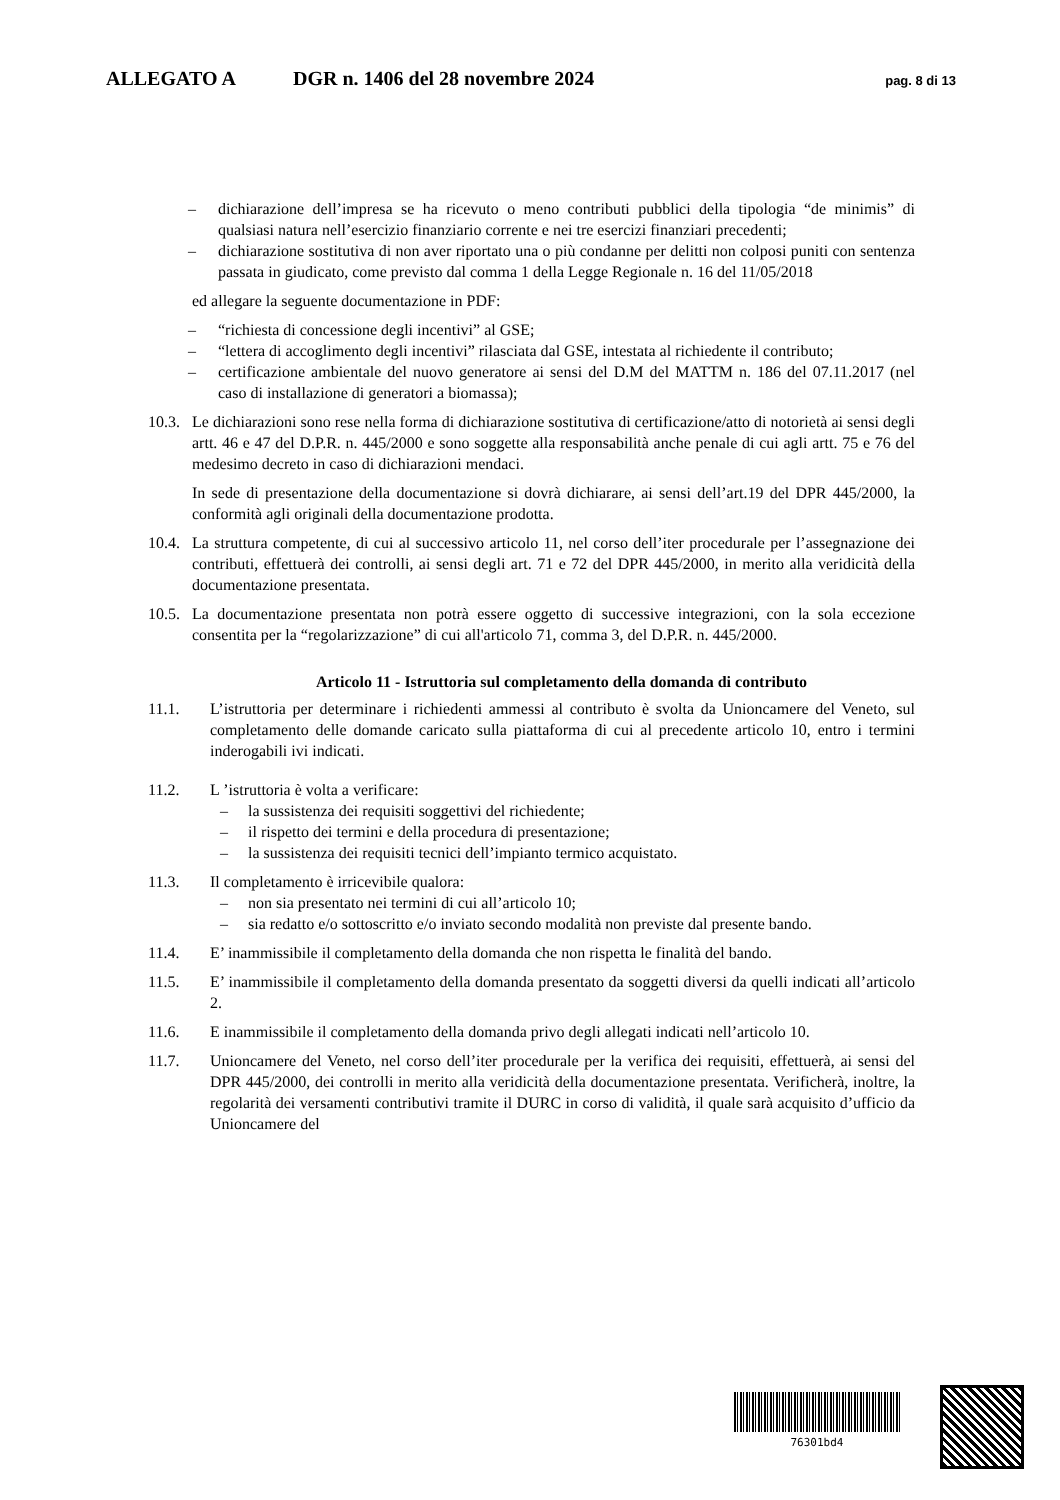ALLEGATO A DGR n. 1406 del 28 novembre 2024 pag. 8 di 13
– dichiarazione dell’impresa se ha ricevuto o meno contributi pubblici della tipologia “de minimis” di qualsiasi natura nell’esercizio finanziario corrente e nei tre esercizi finanziari precedenti;
– dichiarazione sostitutiva di non aver riportato una o più condanne per delitti non colposi puniti con sentenza passata in giudicato, come previsto dal comma 1 della Legge Regionale n. 16 del 11/05/2018
ed allegare la seguente documentazione in PDF:
– “richiesta di concessione degli incentivi” al GSE;
– “lettera di accoglimento degli incentivi” rilasciata dal GSE, intestata al richiedente il contributo;
– certificazione ambientale del nuovo generatore ai sensi del D.M del MATTM n. 186 del 07.11.2017 (nel caso di installazione di generatori a biomassa);
10.3. Le dichiarazioni sono rese nella forma di dichiarazione sostitutiva di certificazione/atto di notorietà ai sensi degli artt. 46 e 47 del D.P.R. n. 445/2000 e sono soggette alla responsabilità anche penale di cui agli artt. 75 e 76 del medesimo decreto in caso di dichiarazioni mendaci.
In sede di presentazione della documentazione si dovrà dichiarare, ai sensi dell’art.19 del DPR 445/2000, la conformità agli originali della documentazione prodotta.
10.4. La struttura competente, di cui al successivo articolo 11, nel corso dell’iter procedurale per l’assegnazione dei contributi, effettuerà dei controlli, ai sensi degli art. 71 e 72 del DPR 445/2000, in merito alla veridicità della documentazione presentata.
10.5. La documentazione presentata non potrà essere oggetto di successive integrazioni, con la sola eccezione consentita per la “regolarizzazione” di cui all'articolo 71, comma 3, del D.P.R. n. 445/2000.
Articolo 11 ‑ Istruttoria sul completamento della domanda di contributo
11.1. L’istruttoria per determinare i richiedenti ammessi al contributo è svolta da Unioncamere del Veneto, sul completamento delle domande caricato sulla piattaforma di cui al precedente articolo 10, entro i termini inderogabili ivi indicati.
11.2. L ’istruttoria è volta a verificare:
– la sussistenza dei requisiti soggettivi del richiedente;
– il rispetto dei termini e della procedura di presentazione;
– la sussistenza dei requisiti tecnici dell’impianto termico acquistato.
11.3. Il completamento è irricevibile qualora:
– non sia presentato nei termini di cui all’articolo 10;
– sia redatto e/o sottoscritto e/o inviato secondo modalità non previste dal presente bando.
11.4. E’ inammissibile il completamento della domanda che non rispetta le finalità del bando.
11.5. E’ inammissibile il completamento della domanda presentato da soggetti diversi da quelli indicati all’articolo 2.
11.6. E inammissibile il completamento della domanda privo degli allegati indicati nell’articolo 10.
11.7. Unioncamere del Veneto, nel corso dell’iter procedurale per la verifica dei requisiti, effettuerà, ai sensi del DPR 445/2000, dei controlli in merito alla veridicità della documentazione presentata. Verificherà, inoltre, la regolarità dei versamenti contributivi tramite il DURC in corso di validità, il quale sarà acquisito d’ufficio da Unioncamere del
76301bd4